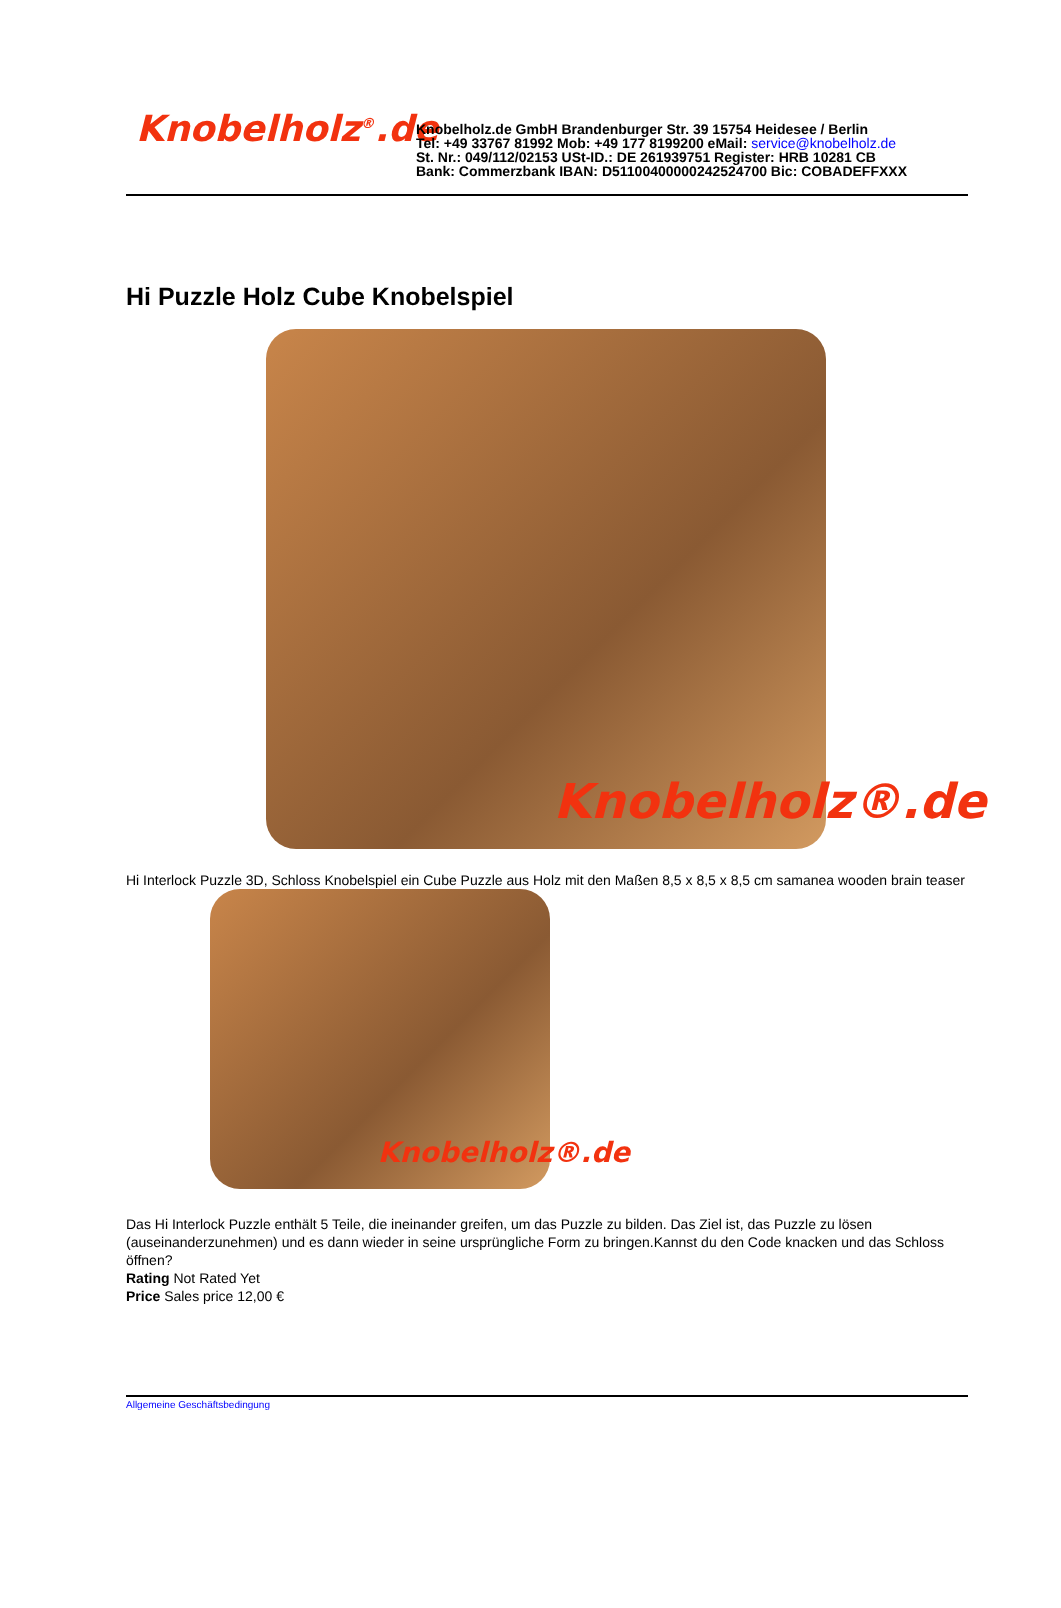Knobelholz<sup>®</sup>.de
Knobelholz.de GmbH Brandenburger Str. 39 15754 Heidesee / Berlin
Tel: +49 33767 81992 Mob: +49 177 8199200 eMail: service@knobelholz.de
St. Nr.: 049/112/02153 USt-ID.: DE 261939751 Register: HRB 10281 CB
Bank: Commerzbank IBAN: D51100400000242524700 Bic: COBADEFFXXX
Hi Puzzle Holz Cube Knobelspiel
Knobelholz®.de
Hi Interlock Puzzle 3D, Schloss Knobelspiel ein Cube Puzzle aus Holz mit den Maßen 8,5 x 8,5 x 8,5 cm samanea wooden brain teaser
Knobelholz®.de
Das Hi Interlock Puzzle enthält 5 Teile, die ineinander greifen, um das Puzzle zu bilden. Das Ziel ist, das Puzzle zu lösen (auseinanderzunehmen) und es dann wieder in seine ursprüngliche Form zu bringen.Kannst du den Code knacken und das Schloss öffnen?
Rating Not Rated Yet
Price Sales price 12,00 €
Allgemeine Geschäftsbedingung